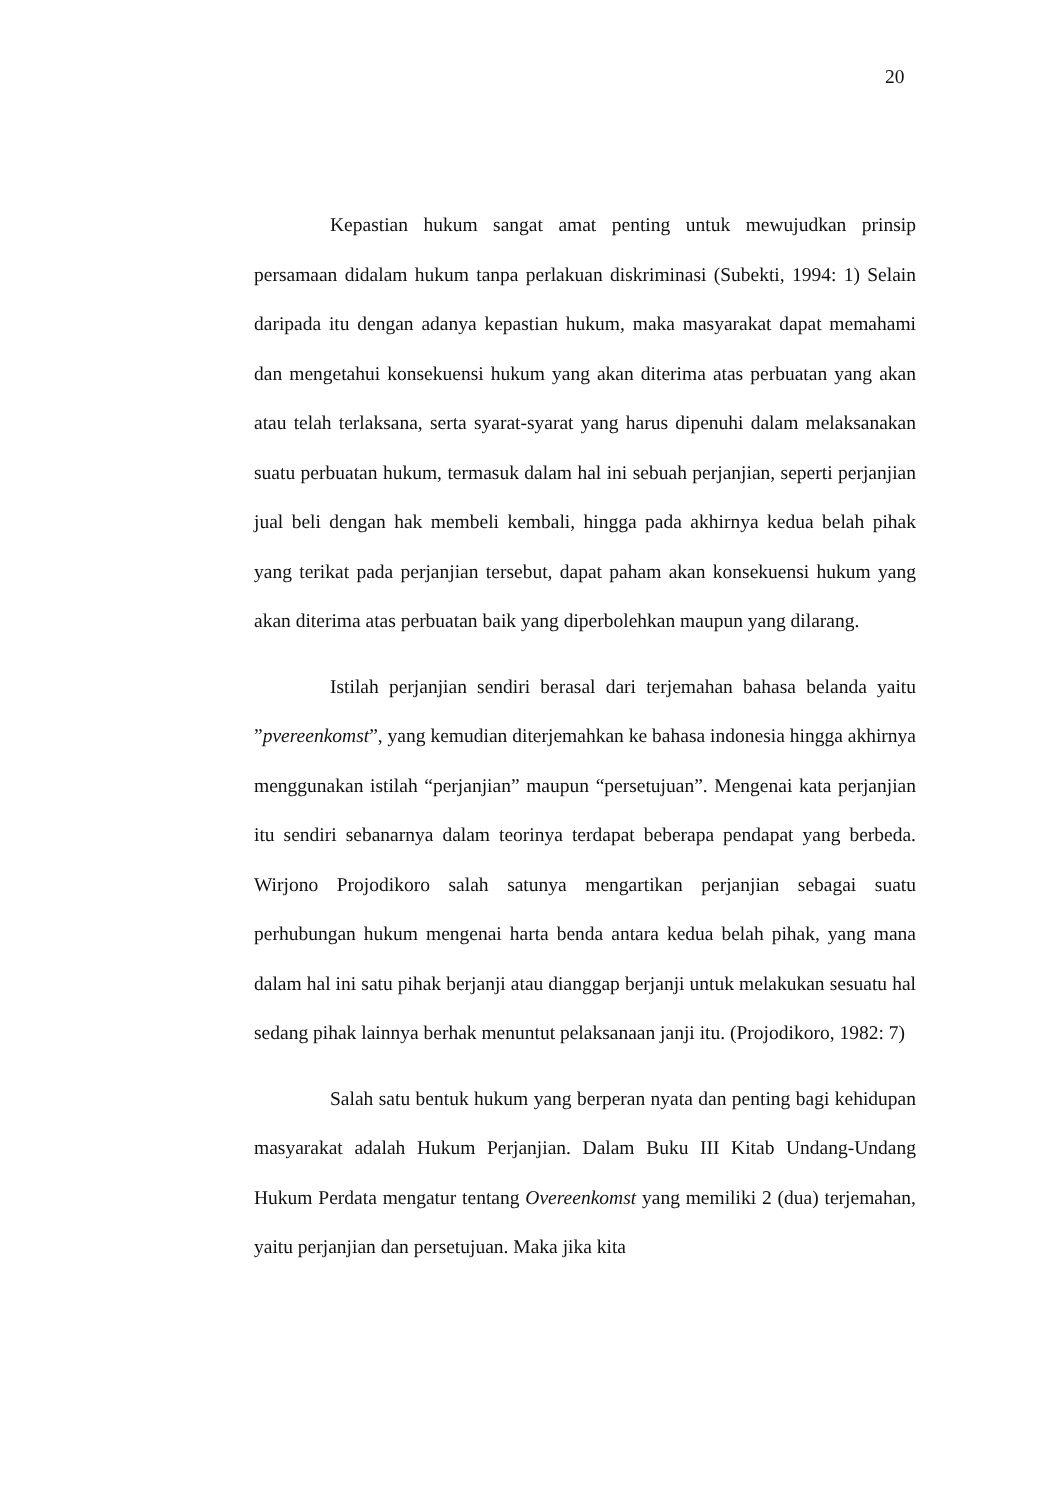20
Kepastian hukum sangat amat penting untuk mewujudkan prinsip persamaan didalam hukum tanpa perlakuan diskriminasi (Subekti, 1994: 1) Selain daripada itu dengan adanya kepastian hukum, maka masyarakat dapat memahami dan mengetahui konsekuensi hukum yang akan diterima atas perbuatan yang akan atau telah terlaksana, serta syarat-syarat yang harus dipenuhi dalam melaksanakan suatu perbuatan hukum, termasuk dalam hal ini sebuah perjanjian, seperti perjanjian jual beli dengan hak membeli kembali, hingga pada akhirnya kedua belah pihak yang terikat pada perjanjian tersebut, dapat paham akan konsekuensi hukum yang akan diterima atas perbuatan baik yang diperbolehkan maupun yang dilarang.
Istilah perjanjian sendiri berasal dari terjemahan bahasa belanda yaitu ”pvereenkomst”, yang kemudian diterjemahkan ke bahasa indonesia hingga akhirnya menggunakan istilah “perjanjian” maupun “persetujuan”. Mengenai kata perjanjian itu sendiri sebanarnya dalam teorinya terdapat beberapa pendapat yang berbeda. Wirjono Projodikoro salah satunya mengartikan perjanjian sebagai suatu perhubungan hukum mengenai harta benda antara kedua belah pihak, yang mana dalam hal ini satu pihak berjanji atau dianggap berjanji untuk melakukan sesuatu hal sedang pihak lainnya berhak menuntut pelaksanaan janji itu. (Projodikoro, 1982: 7)
Salah satu bentuk hukum yang berperan nyata dan penting bagi kehidupan masyarakat adalah Hukum Perjanjian. Dalam Buku III Kitab Undang-Undang Hukum Perdata mengatur tentang Overeenkomst yang memiliki 2 (dua) terjemahan, yaitu perjanjian dan persetujuan. Maka jika kita